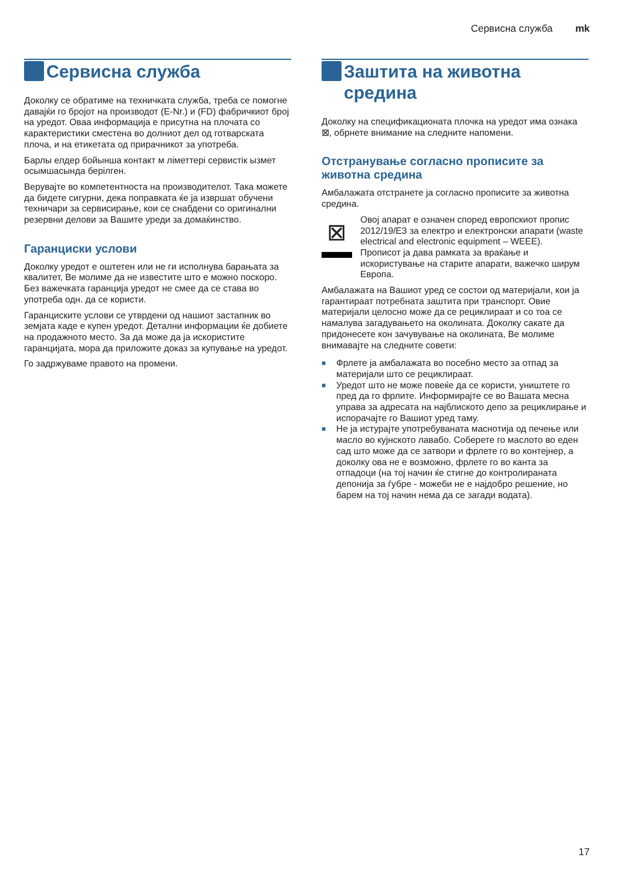Сервисна служба mk
Сервисна служба
Доколку се обратиме на техничката служба, треба се помогне давајќи го бројот на производот (E-Nr.) и (FD) фабричкиот број на уредот. Оваа информација е присутна на плочата со карактеристики сместена во долниот дел од готварската плоча, и на етикетата од прирачникот за употреба.
Барлы елдер бойынша контакт м ліметтері сервистік ызмет осымшасында берілген.
Верувајте во компетентноста на производителот. Така можете да бидете сигурни, дека поправката ќе ја извршат обучени техничари за сервисирање, кои се снабдени со оригинални резервни делови за Вашите уреди за домаќинство.
Гаранциски услови
Доколку уредот е оштетен или не ги исполнува барањата за квалитет, Ве молиме да не известите што е можно поскоро. Без важечката гаранција уредот не смее да се става во употреба одн. да се користи.
Гаранциските услови се утврдени од нашиот застапник во земјата каде е купен уредот. Детални информации ќе добиете на продажното место. За да може да ја искористите гаранцијата, мора да приложите доказ за купување на уредот.
Го задржуваме правото на промени.
Заштита на животна средина
Доколку на спецификационата плочка на уредот има ознака ⊠, обрнете внимание на следните напомени.
Отстранување согласно прописите за животна средина
Амбалажата отстранете ја согласно прописите за животна средина.
⊠
Овој апарат е означен според европскиот пропис 2012/19/ЕЗ за електро и електронски апарати (waste electrical and electronic equipment – WEEE).
Прописот ја дава рамката за враќање и искористување на старите апарати, важечко ширум Европа.
Амбалажата на Вашиот уред се состои од материјали, кои ја гарантираат потребната заштита при транспорт. Овие материјали целосно може да се рециклираат и со тоа се намалува загадувањето на околината. Доколку сакате да придонесете кон зачувување на околината, Ве молиме внимавајте на следните совети:
■ Фрлете ја амбалажата во посебно место за отпад за материјали што се рециклираат.
■ Уредот што не може повеќе да се користи, уништете го пред да го фрлите. Информирајте се во Вашата месна управа за адресата на најблиското депо за рециклирање и испорачајте го Вашиот уред таму.
■ Не ја истурајте употребуваната маснотија од печење или масло во кујнското лавабо. Соберете го маслото во еден сад што може да се затвори и фрлете го во контејнер, а доколку ова не е возможно, фрлете го во канта за отпадоци (на тој начин ќе стигне до контролираната депонија за ѓубре - можеби не е најдобро решение, но барем на тој начин нема да се загади водата).
17